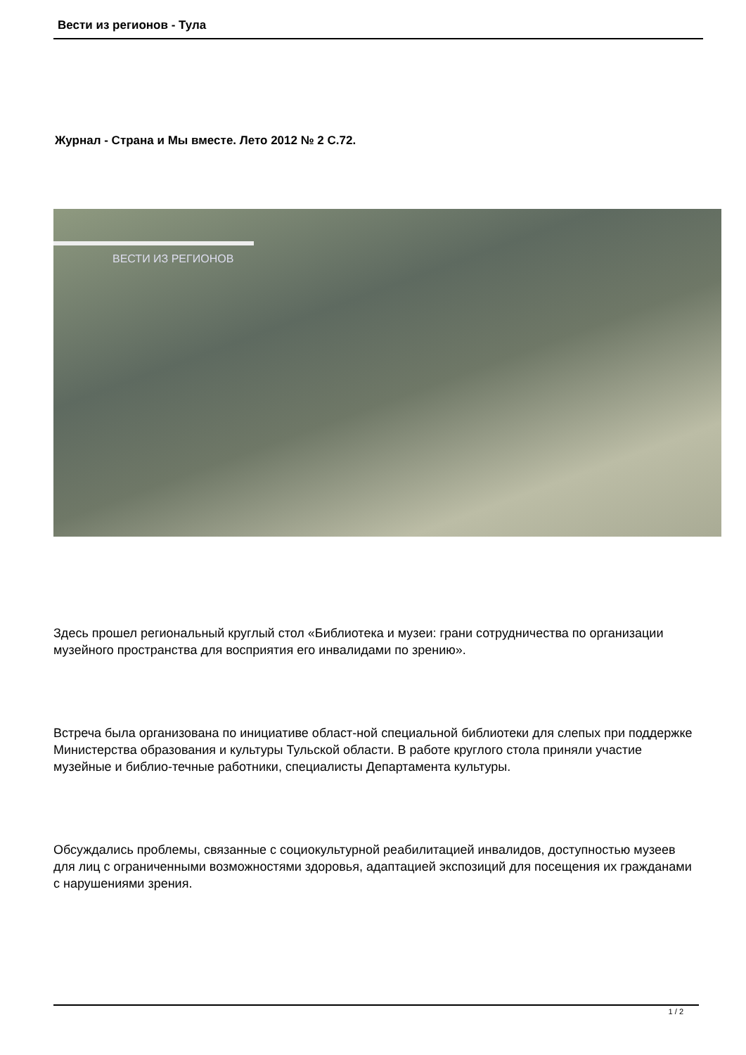Вести из регионов - Тула
Журнал - Страна и Мы вместе. Лето 2012 № 2 С.72.
ВЕСТИ ИЗ РЕГИОНОВ
Здесь прошел региональный круглый стол «Библиотека и музеи: грани сотрудничества по организации музейного пространства для восприятия его инвалидами по зрению».
Встреча была организована по инициативе област-ной специальной библиотеки для слепых при поддержке Министерства образования и культуры Тульской области. В работе круглого стола приняли участие музейные и библио-течные работники, специалисты Департамента культуры.
Обсуждались проблемы, связанные с социокультурной реабилитацией инвалидов, доступностью музеев для лиц с ограниченными возможностями здоровья, адаптацией экспозиций для посещения их гражданами с нарушениями зрения.
1 / 2